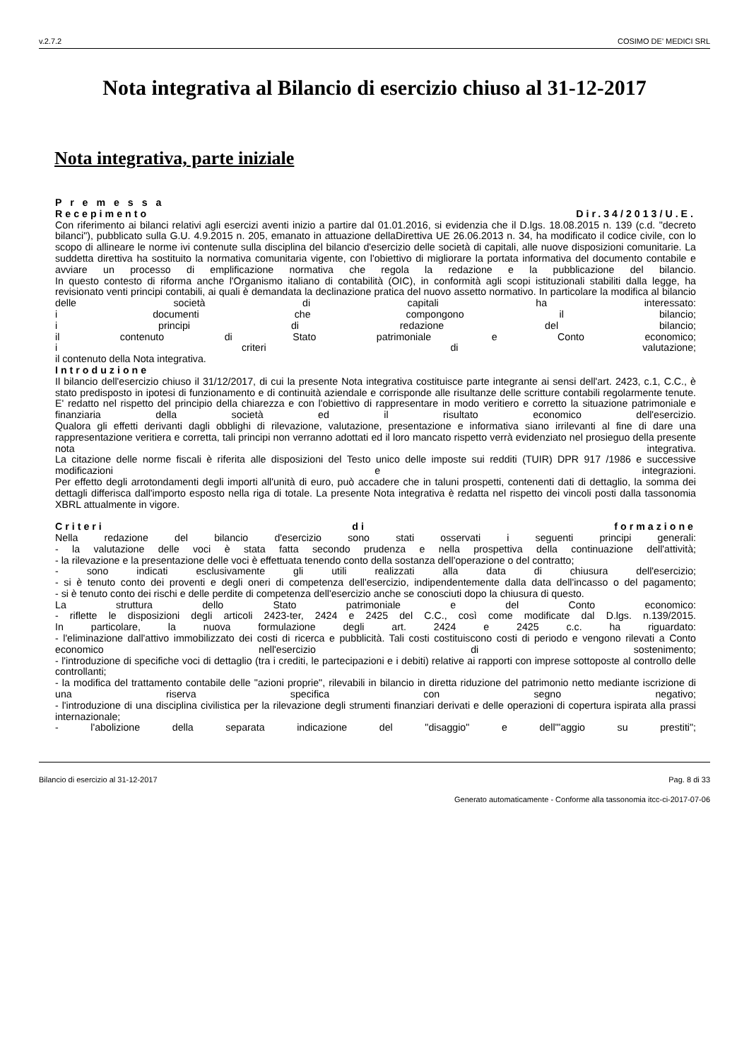v.2.7.2 COSIMO DE' MEDICI SRL
Nota integrativa al Bilancio di esercizio chiuso al 31-12-2017
Nota integrativa, parte iniziale
P r e m e s s a
Recepimento Dir.34/2013/U.E.
Con riferimento ai bilanci relativi agli esercizi aventi inizio a partire dal 01.01.2016, si evidenzia che il D.lgs. 18.08.2015 n. 139 (c.d. "decreto bilanci"), pubblicato sulla G.U. 4.9.2015 n. 205, emanato in attuazione dellaDirettiva UE 26.06.2013 n. 34, ha modificato il codice civile, con lo scopo di allineare le norme ivi contenute sulla disciplina del bilancio d'esercizio delle società di capitali, alle nuove disposizioni comunitarie. La suddetta direttiva ha sostituito la normativa comunitaria vigente, con l'obiettivo di migliorare la portata informativa del documento contabile e avviare un processo di emplificazione normativa che regola la redazione e la pubblicazione del bilancio.
In questo contesto di riforma anche l'Organismo italiano di contabilità (OIC), in conformità agli scopi istituzionali stabiliti dalla legge, ha revisionato venti principi contabili, ai quali è demandata la declinazione pratica del nuovo assetto normativo. In particolare la modifica al bilancio delle società di capitali ha interessato:
i documenti che compongono il bilancio;
i principi di redazione del bilancio;
il contenuto di Stato patrimoniale e Conto economico;
i criteri di valutazione;
il contenuto della Nota integrativa.
Introduzione
Il bilancio dell'esercizio chiuso il 31/12/2017, di cui la presente Nota integrativa costituisce parte integrante ai sensi dell'art. 2423, c.1, C.C., è stato predisposto in ipotesi di funzionamento e di continuità aziendale e corrisponde alle risultanze delle scritture contabili regolarmente tenute. E' redatto nel rispetto del principio della chiarezza e con l'obiettivo di rappresentare in modo veritiero e corretto la situazione patrimoniale e finanziaria della società ed il risultato economico dell'esercizio.
Qualora gli effetti derivanti dagli obblighi di rilevazione, valutazione, presentazione e informativa siano irrilevanti al fine di dare una rappresentazione veritiera e corretta, tali principi non verranno adottati ed il loro mancato rispetto verrà evidenziato nel prosieguo della presente nota integrativa.
La citazione delle norme fiscali è riferita alle disposizioni del Testo unico delle imposte sui redditi (TUIR) DPR 917 /1986 e successive modificazioni e integrazioni.
Per effetto degli arrotondamenti degli importi all'unità di euro, può accadere che in taluni prospetti, contenenti dati di dettaglio, la somma dei dettagli differisca dall'importo esposto nella riga di totale. La presente Nota integrativa è redatta nel rispetto dei vincoli posti dalla tassonomia XBRL attualmente in vigore.
Criteri di formazione
Nella redazione del bilancio d'esercizio sono stati osservati i seguenti principi generali:
- la valutazione delle voci è stata fatta secondo prudenza e nella prospettiva della continuazione dell'attività;
- la rilevazione e la presentazione delle voci è effettuata tenendo conto della sostanza dell'operazione o del contratto;
- sono indicati esclusivamente gli utili realizzati alla data di chiusura dell'esercizio;
- si è tenuto conto dei proventi e degli oneri di competenza dell'esercizio, indipendentemente dalla data dell'incasso o del pagamento;
- si è tenuto conto dei rischi e delle perdite di competenza dell'esercizio anche se conosciuti dopo la chiusura di questo.
La struttura dello Stato patrimoniale e del Conto economico:
- riflette le disposizioni degli articoli 2423-ter, 2424 e 2425 del C.C., così come modificate dal D.lgs. n.139/2015.
In particolare, la nuova formulazione degli art. 2424 e 2425 c.c. ha riguardato:
- l'eliminazione dall'attivo immobilizzato dei costi di ricerca e pubblicità. Tali costi costituiscono costi di periodo e vengono rilevati a Conto economico nell'esercizio di sostenimento;
- l'introduzione di specifiche voci di dettaglio (tra i crediti, le partecipazioni e i debiti) relative ai rapporti con imprese sottoposte al controllo delle controllanti;
- la modifica del trattamento contabile delle "azioni proprie", rilevabili in bilancio in diretta riduzione del patrimonio netto mediante iscrizione di una riserva specifica con segno negativo;
- l'introduzione di una disciplina civilistica per la rilevazione degli strumenti finanziari derivati e delle operazioni di copertura ispirata alla prassi internazionale;
- l'abolizione della separata indicazione del "disaggio" e dell'"aggio su prestiti";
Bilancio di esercizio al 31-12-2017 Pag. 8 di 33
Generato automaticamente - Conforme alla tassonomia itcc-ci-2017-07-06